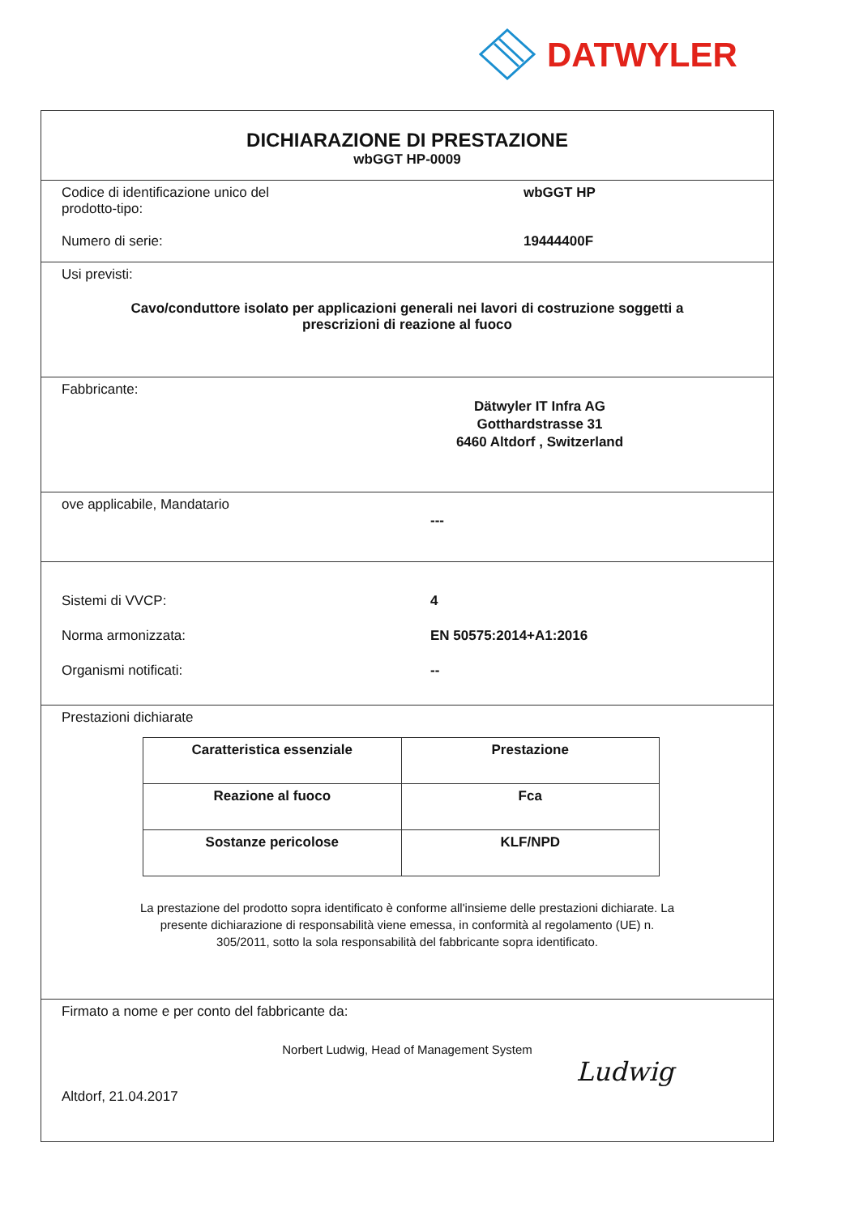DATWYLER
DICHIARAZIONE DI PRESTAZIONE
wbGGT HP-0009
Codice di identificazione unico del
prodotto-tipo:
wbGGT HP
Numero di serie: 19444400F
Usi previsti:
Cavo/conduttore isolato per applicazioni generali nei lavori di costruzione soggetti a
prescrizioni di reazione al fuoco
Fabbricante:
Dätwyler IT Infra AG
Gotthardstrasse 31
6460 Altdorf , Switzerland
ove applicabile, Mandatario
---
Sistemi di VVCP: 4
Norma armonizzata: EN 50575:2014+A1:2016
Organismi notificati: --
Prestazioni dichiarate
| Caratteristica essenziale | Prestazione |
| --- | --- |
| Reazione al fuoco | Fca |
| Sostanze pericolose | KLF/NPD |
La prestazione del prodotto sopra identificato è conforme all'insieme delle prestazioni dichiarate. La
presente dichiarazione di responsabilità viene emessa, in conformità al regolamento (UE) n.
305/2011, sotto la sola responsabilità del fabbricante sopra identificato.
Firmato a nome e per conto del fabbricante da:
Norbert Ludwig, Head of Management System
Altdorf, 21.04.2017
Ludwig